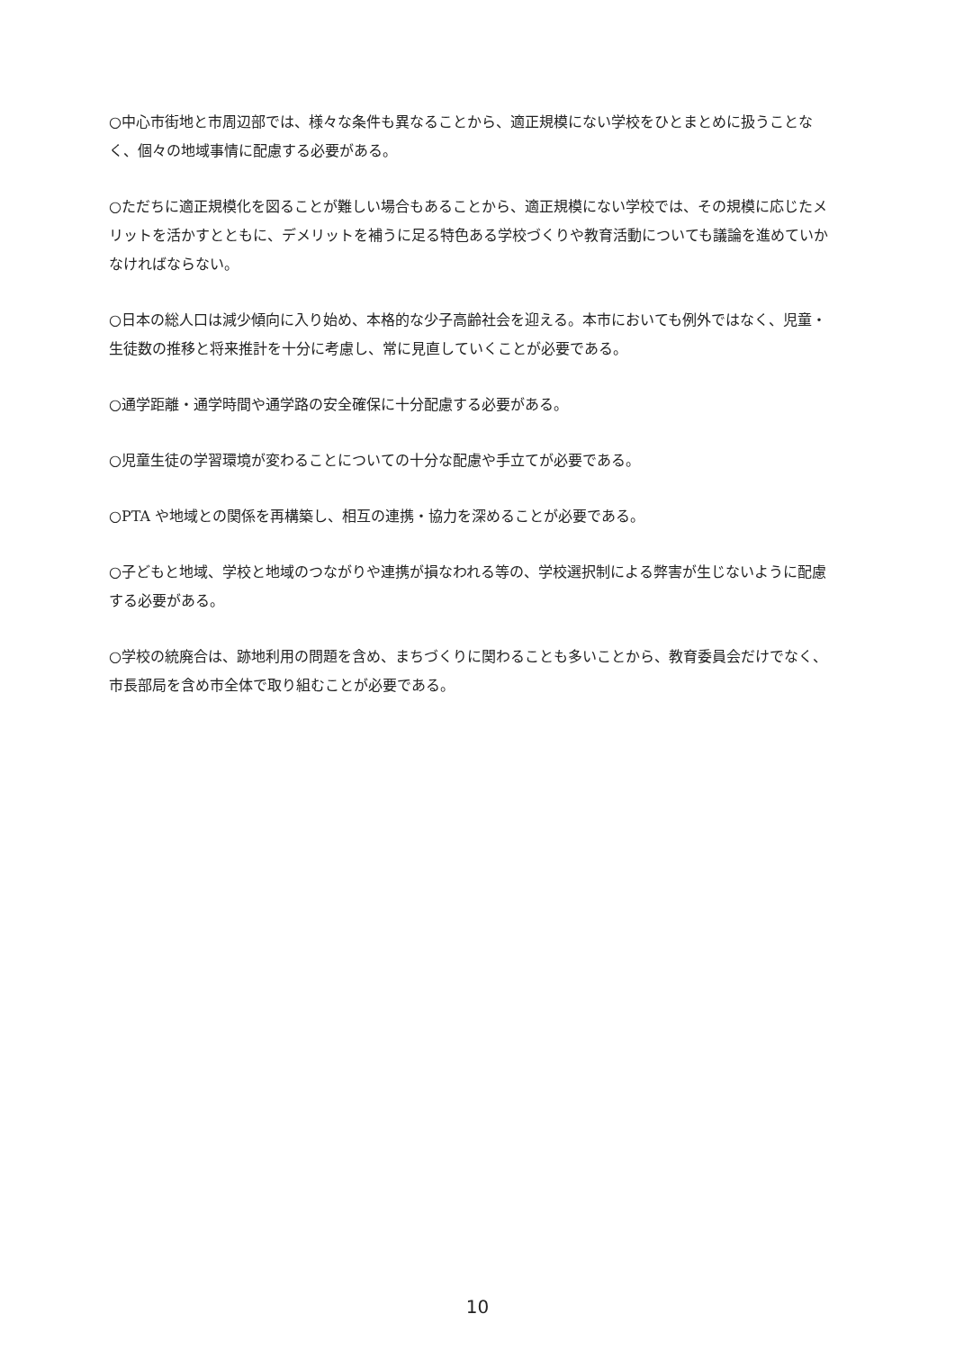○中心市街地と市周辺部では、様々な条件も異なることから、適正規模にない学校をひとまとめに扱うことなく、個々の地域事情に配慮する必要がある。
○ただちに適正規模化を図ることが難しい場合もあることから、適正規模にない学校では、その規模に応じたメリットを活かすとともに、デメリットを補うに足る特色ある学校づくりや教育活動についても議論を進めていかなければならない。
○日本の総人口は減少傾向に入り始め、本格的な少子高齢社会を迎える。本市においても例外ではなく、児童・生徒数の推移と将来推計を十分に考慮し、常に見直していくことが必要である。
○通学距離・通学時間や通学路の安全確保に十分配慮する必要がある。
○児童生徒の学習環境が変わることについての十分な配慮や手立てが必要である。
○PTA や地域との関係を再構築し、相互の連携・協力を深めることが必要である。
○子どもと地域、学校と地域のつながりや連携が損なわれる等の、学校選択制による弊害が生じないように配慮する必要がある。
○学校の統廃合は、跡地利用の問題を含め、まちづくりに関わることも多いことから、教育委員会だけでなく、市長部局を含め市全体で取り組むことが必要である。
10